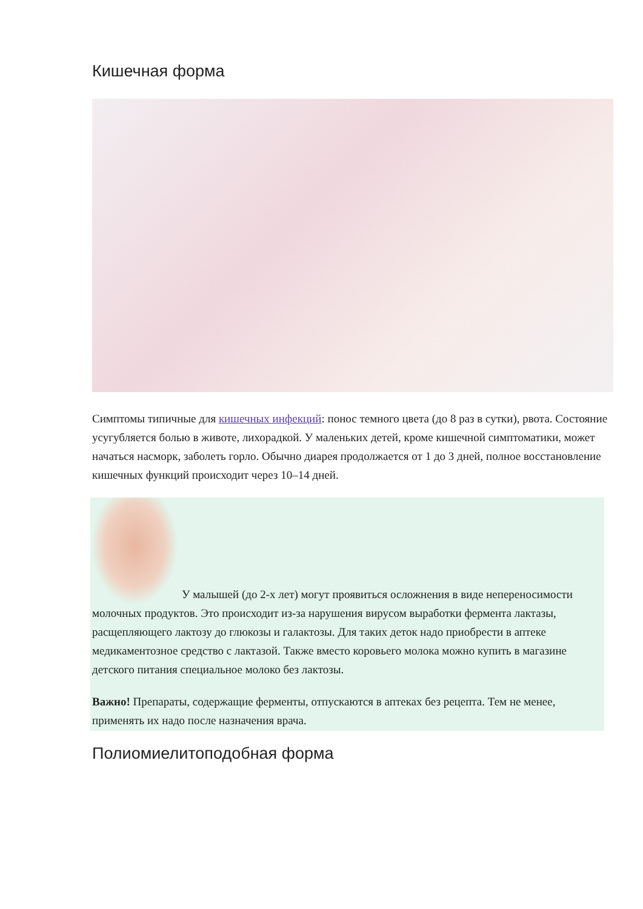Кишечная форма
Симптомы типичные для кишечных инфекций: понос темного цвета (до 8 раз в сутки), рвота. Состояние усугубляется болью в животе, лихорадкой. У маленьких детей, кроме кишечной симптоматики, может начаться насморк, заболеть горло. Обычно диарея продолжается от 1 до 3 дней, полное восстановление кишечных функций происходит через 10–14 дней.
У малышей (до 2-х лет) могут проявиться осложнения в виде непереносимости молочных продуктов. Это происходит из-за нарушения вирусом выработки фермента лактазы, расщепляющего лактозу до глюкозы и галактозы. Для таких деток надо приобрести в аптеке медикаментозное средство с лактазой. Также вместо коровьего молока можно купить в магазине детского питания специальное молоко без лактозы.
Важно! Препараты, содержащие ферменты, отпускаются в аптеках без рецепта. Тем не менее, применять их надо после назначения врача.
Полиомиелитоподобная форма